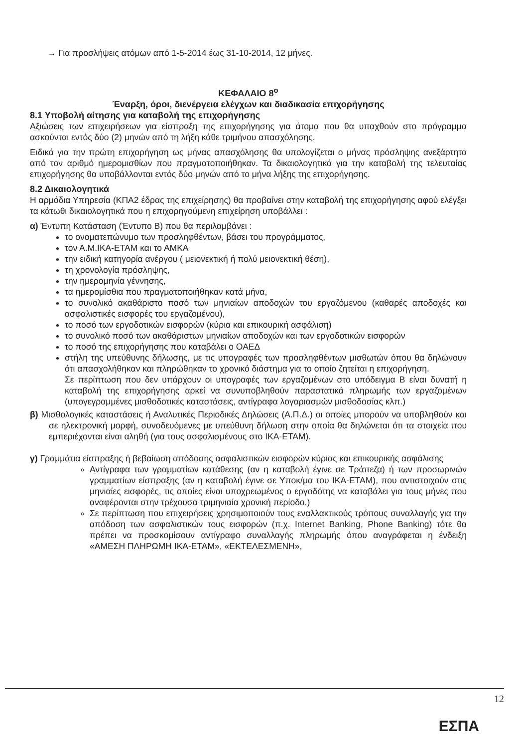→ Για προσλήψεις ατόμων από 1-5-2014 έως 31-10-2014, 12 μήνες.
ΚΕΦΑΛΑΙΟ 8<sup>ο</sup>
Έναρξη, όροι, διενέργεια ελέγχων και διαδικασία επιχορήγησης
8.1 Υποβολή αίτησης για καταβολή της επιχορήγησης
Αξιώσεις των επιχειρήσεων για είσπραξη της επιχορήγησης για άτομα που θα υπαχθούν στο πρόγραμμα ασκούνται εντός δύο (2) μηνών από τη λήξη κάθε τριμήνου απασχόλησης.
Ειδικά για την πρώτη επιχορήγηση ως μήνας απασχόλησης θα υπολογίζεται ο μήνας πρόσληψης ανεξάρτητα από τον αριθμό ημερομισθίων που πραγματοποιήθηκαν. Τα δικαιολογητικά για την καταβολή της τελευταίας επιχορήγησης θα υποβάλλονται εντός δύο μηνών από το μήνα λήξης της επιχορήγησης.
8.2 Δικαιολογητικά
Η αρμόδια Υπηρεσία (ΚΠΑ2 έδρας της επιχείρησης) θα προβαίνει στην καταβολή της επιχορήγησης αφού ελέγξει τα κάτωθι δικαιολογητικά που η επιχορηγούμενη επιχείρηση υποβάλλει :
α) Έντυπη Κατάσταση (Έντυπο Β) που θα περιλαμβάνει :
το ονοματεπώνυμο των προσληφθέντων, βάσει του προγράμματος,
τον Α.Μ.ΙΚΑ-ΕΤΑΜ και το ΑΜΚΑ
την ειδική κατηγορία ανέργου ( μειονεκτική ή πολύ μειονεκτική θέση),
τη χρονολογία πρόσληψης,
την ημερομηνία γέννησης,
τα ημερομίσθια που πραγματοποιήθηκαν κατά μήνα,
το συνολικό ακαθάριστο ποσό των μηνιαίων αποδοχών του εργαζόμενου (καθαρές αποδοχές και ασφαλιστικές εισφορές του εργαζομένου),
το ποσό των εργοδοτικών εισφορών (κύρια και επικουρική ασφάλιση)
το συνολικό ποσό των ακαθάριστων μηνιαίων αποδοχών και των εργοδοτικών εισφορών
το ποσό της επιχορήγησης που καταβάλει ο ΟΑΕΔ
στήλη της υπεύθυνης δήλωσης, με τις υπογραφές των προσληφθέντων μισθωτών όπου θα δηλώνουν ότι απασχολήθηκαν και πληρώθηκαν το χρονικό διάστημα για το οποίο ζητείται η επιχορήγηση.
Σε περίπτωση που δεν υπάρχουν οι υπογραφές των εργαζομένων στο υπόδειγμα Β είναι δυνατή η καταβολή της επιχορήγησης αρκεί να συνυποβληθούν παραστατικά πληρωμής των εργαζομένων (υπογεγραμμένες μισθοδοτικές καταστάσεις, αντίγραφα λογαριασμών μισθοδοσίας κλπ.)
β) Μισθολογικές καταστάσεις ή Αναλυτικές Περιοδικές Δηλώσεις (Α.Π.Δ.) οι οποίες μπορούν να υποβληθούν και σε ηλεκτρονική μορφή, συνοδευόμενες με υπεύθυνη δήλωση στην οποία θα δηλώνεται ότι τα στοιχεία που εμπεριέχονται είναι αληθή (για τους ασφαλισμένους στο ΙΚΑ-ΕΤΑΜ).
γ) Γραμμάτια είσπραξης ή βεβαίωση απόδοσης ασφαλιστικών εισφορών κύριας και επικουρικής ασφάλισης
Αντίγραφα των γραμματίων κατάθεσης (αν η καταβολή έγινε σε Τράπεζα) ή των προσωρινών γραμματίων είσπραξης (αν η καταβολή έγινε σε Υποκ/μα του ΙΚΑ-ΕΤΑΜ), που αντιστοιχούν στις μηνιαίες εισφορές, τις οποίες είναι υποχρεωμένος ο εργοδότης να καταβάλει για τους μήνες που αναφέρονται στην τρέχουσα τριμηνιαία χρονική περίοδο.)
Σε περίπτωση που επιχειρήσεις χρησιμοποιούν τους εναλλακτικούς τρόπους συναλλαγής για την απόδοση των ασφαλιστικών τους εισφορών (π.χ. Internet Banking, Phone Banking) τότε θα πρέπει να προσκομίσουν αντίγραφο συναλλαγής πληρωμής όπου αναγράφεται η ένδειξη «ΑΜΕΣΗ ΠΛΗΡΩΜΗ ΙΚΑ-ΕΤΑΜ», «ΕΚΤΕΛΕΣΜΕΝΗ»,
12
ΕΣΠΑ